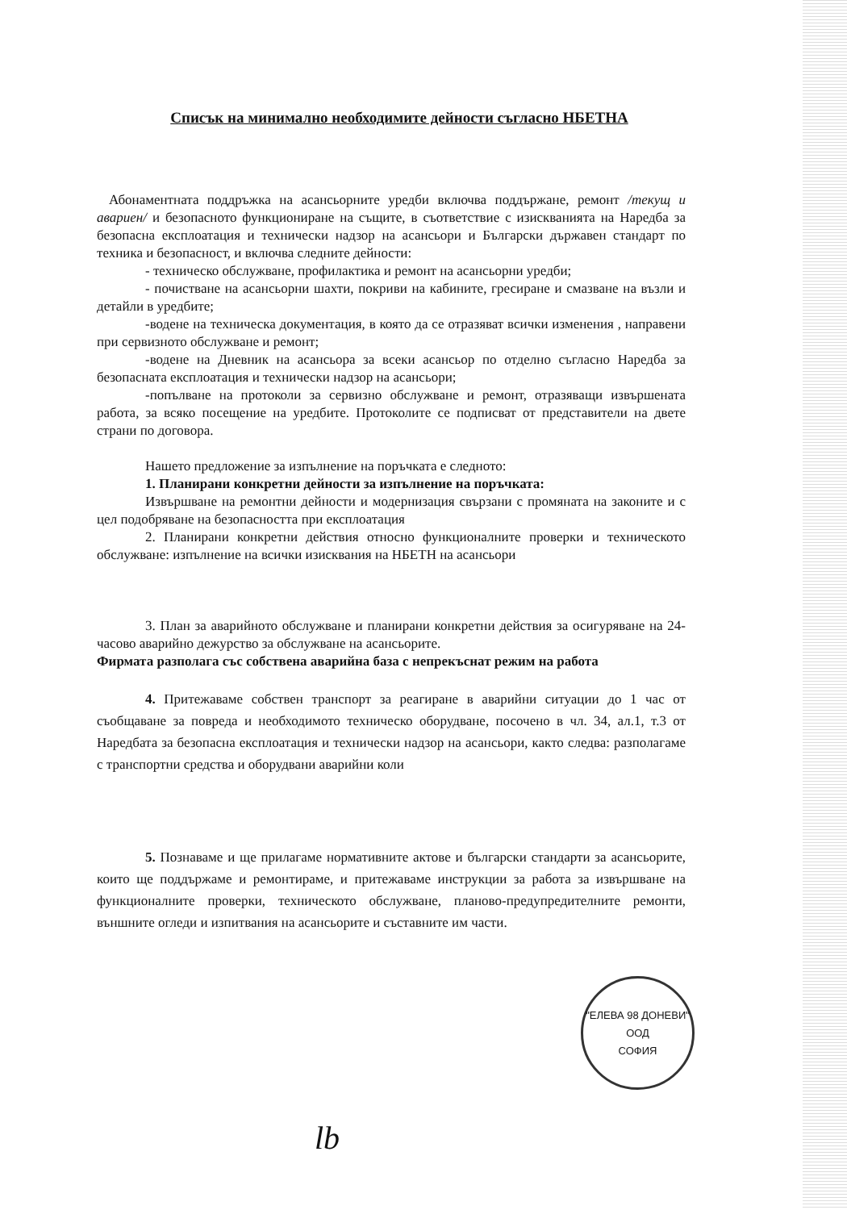Списък на минимално необходимите дейности съгласно НБЕТНА
Абонаментната поддръжка на асансьорните уредби включва поддържане, ремонт /текущ и авариен/ и безопасното функциониране на същите, в съответствие с изискванията на Наредба за безопасна експлоатация и технически надзор на асансьори и Български държавен стандарт по техника и безопасност, и включва следните дейности:
- техническо обслужване, профилактика и ремонт на асансьорни уредби;
- почистване на асансьорни шахти, покриви на кабините, гресиране и смазване на възли и детайли в уредбите;
-водене на техническа документация, в която да се отразяват всички изменения , направени при сервизното обслужване и ремонт;
-водене на Дневник на асансьора за всеки асансьор по отделно съгласно Наредба за безопасната експлоатация и технически надзор на асансьори;
-попълване на протоколи за сервизно обслужване и ремонт, отразяващи извършената работа, за всяко посещение на уредбите. Протоколите се подписват от представители на двете страни по договора.
Нашето предложение за изпълнение на поръчката е следното:
1. Планирани конкретни дейности за изпълнение на поръчката:
Извършване на ремонтни дейности и модернизация свързани с промяната на законите и с цел подобряване на безопасността при експлоатация
2. Планирани конкретни действия относно функционалните проверки и техническото обслужване: изпълнение на всички изисквания на НБЕТН на асансьори
3. План за аварийното обслужване и планирани конкретни действия за осигуряване на 24-часово аварийно дежурство за обслужване на асансьорите.
Фирмата разполага със собствена аварийна база с непрекъснат режим на работа
4. Притежаваме собствен транспорт за реагиране в аварийни ситуации до 1 час от съобщаване за повреда и необходимото техническо оборудване, посочено в чл. 34, ал.1, т.3 от Наредбата за безопасна експлоатация и технически надзор на асансьори, както следва: разполагаме с транспортни средства и оборудвани аварийни коли
5. Познаваме и ще прилагаме нормативните актове и български стандарти за асансьорите, които ще поддържаме и ремонтираме, и притежаваме инструкции за работа за извършване на функционалните проверки, техническото обслужване, планово-предупредителните ремонти, външните огледи и изпитвания на асансьорите и съставните им части.
"ЕЛЕВА 98 ДОНЕВИ"
ООД
СОФИЯ
lb